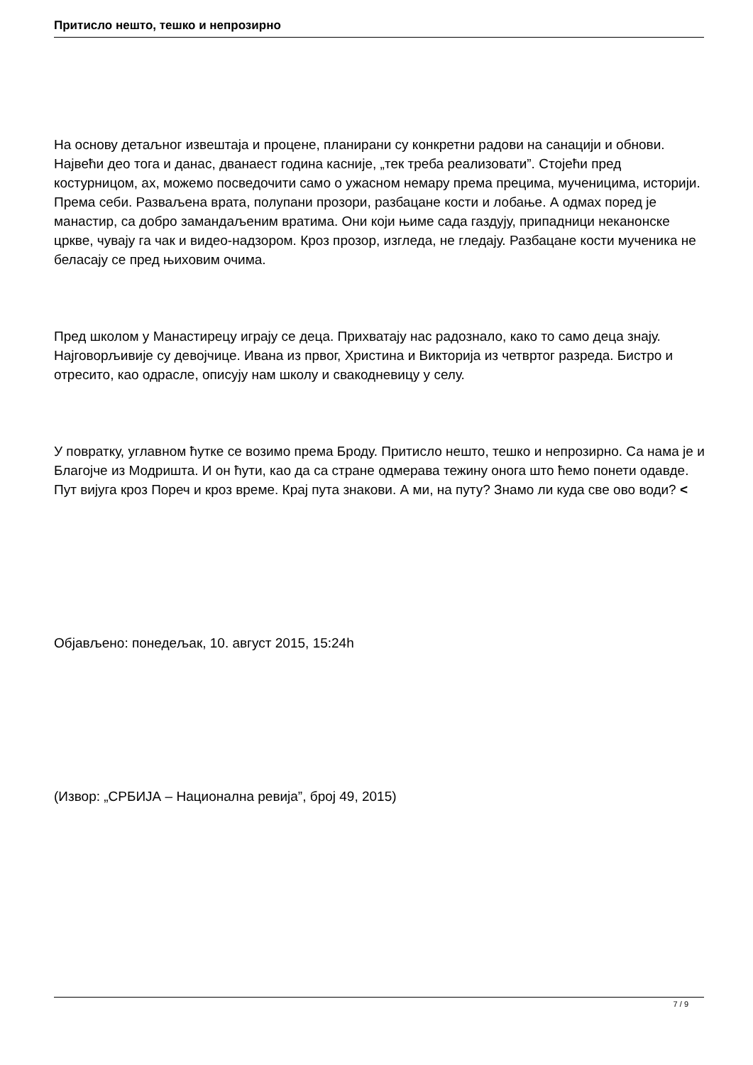Притисло нешто, тешко и непрозирно
На основу детаљног извештаја и процене, планирани су конкретни радови на санацији и обнови. Највећи део тога и данас, дванаест година касније, „тек треба реализовати”. Стојећи пред костурницом, ах, можемо посведочити само о ужасном немару према прецима, мученицима, историји. Према себи. Разваљена врата, полупани прозори, разбацане кости и лобање. А одмах поред је манастир, са добро замандаљеним вратима. Они који њиме сада газдују, припадници неканонске цркве, чувају га чак и видео-надзором. Кроз прозор, изгледа, не гледају. Разбацане кости мученика не беласају се пред њиховим очима.
Пред школом у Манастирецу играју се деца. Прихватају нас радознало, како то само деца знају. Најговорљивије су девојчице. Ивана из првог, Христина и Викторија из четвртог разреда. Бистро и отресито, као одрасле, описују нам школу и свакодневицу у селу.
У повратку, углавном ћутке се возимо према Броду. Притисло нешто, тешко и непрозирно. Са нама је и Благојче из Модришта. И он ћути, као да са стране одмерава тежину онога што ћемо понети одавде. Пут вијуга кроз Пореч и кроз време. Крај пута знакови. А ми, на путу? Знамо ли куда све ово води? <
Објављено: понедељак, 10. август 2015, 15:24h
(Извор: „СРБИЈА – Национална ревија”, број 49, 2015)
7 / 9